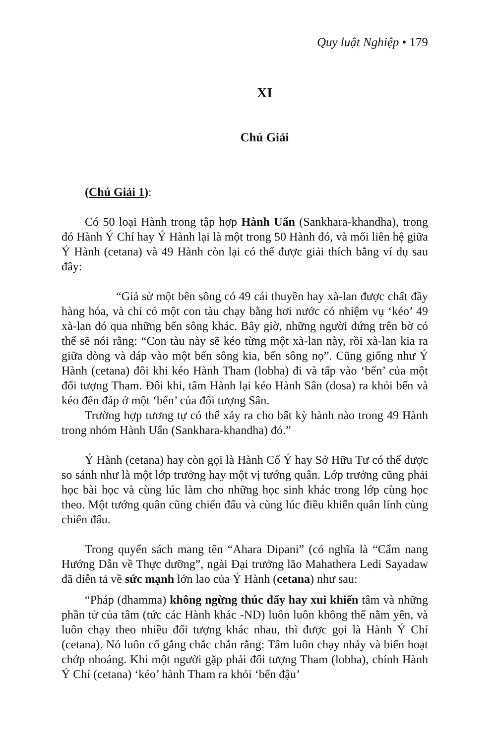Quy luật Nghiệp • 179
XI
Chú Giải
(Chú Giải 1):
Có 50 loại Hành trong tập hợp Hành Uẩn (Sankhara-khandha), trong đó Hành Ý Chí hay Ý Hành lại là một trong 50 Hành đó, và mối liên hệ giữa Ý Hành (cetana) và 49 Hành còn lại có thể được giải thích bằng ví dụ sau đây:
“Giả sử một bên sông có 49 cái thuyền hay xà-lan được chất đầy hàng hóa, và chỉ có một con tàu chạy bằng hơi nước có nhiệm vụ ‘kéo’ 49 xà-lan đó qua những bến sông khác. Bây giờ, những người đứng trên bờ có thể sẽ nói rằng: “Con tàu này sẽ kéo từng một xà-lan này, rồi xà-lan kia ra giữa dòng và đáp vào một bến sông kia, bến sông nọ”. Cũng giống như Ý Hành (cetana) đôi khi kéo Hành Tham (lobha) đi và tấp vào ‘bến’ của một đối tượng Tham. Đôi khi, tâm Hành lại kéo Hành Sân (dosa) ra khỏi bến và kéo đến đáp ở một ‘bến’ của đối tượng Sân.
Trường hợp tương tự có thể xảy ra cho bất kỳ hành nào trong 49 Hành trong nhóm Hành Uẩn (Sankhara-khandha) đó.”
Ý Hành (cetana) hay còn gọi là Hành Cố Ý hay Sở Hữu Tư có thể được so sánh như là một lớp trưởng hay một vị tướng quân. Lớp trưởng cũng phải học bài học và cùng lúc làm cho những học sinh khác trong lớp cùng học theo. Một tướng quân cũng chiến đấu và cùng lúc điều khiển quân lính cùng chiến đấu.
Trong quyển sách mang tên “Ahara Dipani” (có nghĩa là “Cẩm nang Hướng Dẫn về Thực dưỡng”, ngài Đại trưởng lão Mahathera Ledi Sayadaw đã diễn tả về sức mạnh lớn lao của Ý Hành (cetana) như sau:
“Pháp (dhamma) không ngừng thúc đẩy hay xui khiến tâm và những phần tử của tâm (tức các Hành khác -ND) luôn luôn không thể nằm yên, và luôn chạy theo nhiều đối tượng khác nhau, thì được gọi là Hành Ý Chí (cetana). Nó luôn cố gắng chắc chắn rằng: Tâm luôn chạy nhảy và biến hoạt chớp nhoáng. Khi một người gặp phải đối tượng Tham (lobha), chính Hành Ý Chí (cetana) ‘kéo’ hành Tham ra khỏi ‘bến đậu’